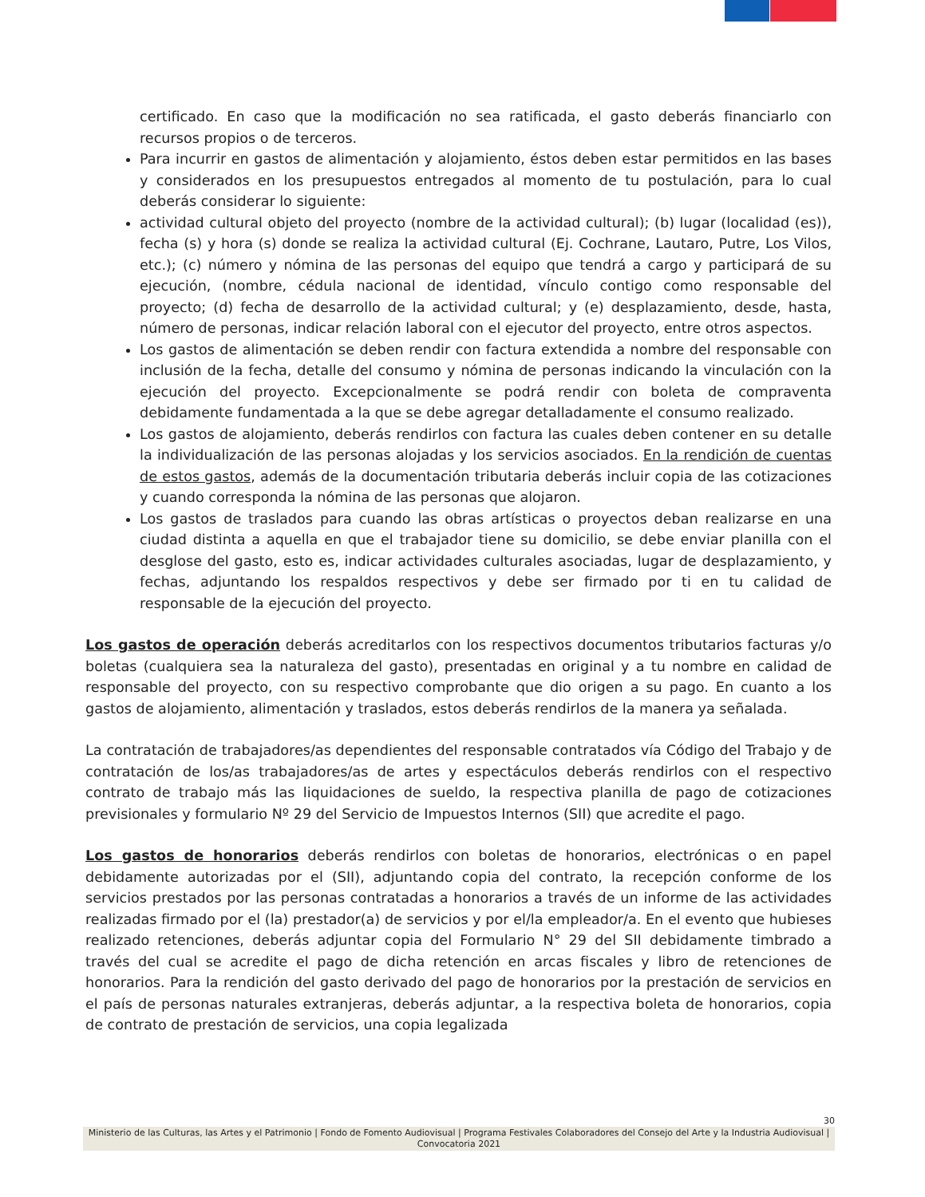certificado. En caso que la modificación no sea ratificada, el gasto deberás financiarlo con recursos propios o de terceros.
Para incurrir en gastos de alimentación y alojamiento, éstos deben estar permitidos en las bases y considerados en los presupuestos entregados al momento de tu postulación, para lo cual deberás considerar lo siguiente:
actividad cultural objeto del proyecto (nombre de la actividad cultural); (b) lugar (localidad (es)), fecha (s) y hora (s) donde se realiza la actividad cultural (Ej. Cochrane, Lautaro, Putre, Los Vilos, etc.); (c) número y nómina de las personas del equipo que tendrá a cargo y participará de su ejecución, (nombre, cédula nacional de identidad, vínculo contigo como responsable del proyecto; (d) fecha de desarrollo de la actividad cultural; y (e) desplazamiento, desde, hasta, número de personas, indicar relación laboral con el ejecutor del proyecto, entre otros aspectos.
Los gastos de alimentación se deben rendir con factura extendida a nombre del responsable con inclusión de la fecha, detalle del consumo y nómina de personas indicando la vinculación con la ejecución del proyecto. Excepcionalmente se podrá rendir con boleta de compraventa debidamente fundamentada a la que se debe agregar detalladamente el consumo realizado.
Los gastos de alojamiento, deberás rendirlos con factura las cuales deben contener en su detalle la individualización de las personas alojadas y los servicios asociados. En la rendición de cuentas de estos gastos, además de la documentación tributaria deberás incluir copia de las cotizaciones y cuando corresponda la nómina de las personas que alojaron.
Los gastos de traslados para cuando las obras artísticas o proyectos deban realizarse en una ciudad distinta a aquella en que el trabajador tiene su domicilio, se debe enviar planilla con el desglose del gasto, esto es, indicar actividades culturales asociadas, lugar de desplazamiento, y fechas, adjuntando los respaldos respectivos y debe ser firmado por ti en tu calidad de responsable de la ejecución del proyecto.
Los gastos de operación deberás acreditarlos con los respectivos documentos tributarios facturas y/o boletas (cualquiera sea la naturaleza del gasto), presentadas en original y a tu nombre en calidad de responsable del proyecto, con su respectivo comprobante que dio origen a su pago. En cuanto a los gastos de alojamiento, alimentación y traslados, estos deberás rendirlos de la manera ya señalada.
La contratación de trabajadores/as dependientes del responsable contratados vía Código del Trabajo y de contratación de los/as trabajadores/as de artes y espectáculos deberás rendirlos con el respectivo contrato de trabajo más las liquidaciones de sueldo, la respectiva planilla de pago de cotizaciones previsionales y formulario Nº 29 del Servicio de Impuestos Internos (SII) que acredite el pago.
Los gastos de honorarios deberás rendirlos con boletas de honorarios, electrónicas o en papel debidamente autorizadas por el (SII), adjuntando copia del contrato, la recepción conforme de los servicios prestados por las personas contratadas a honorarios a través de un informe de las actividades realizadas firmado por el (la) prestador(a) de servicios y por el/la empleador/a. En el evento que hubieses realizado retenciones, deberás adjuntar copia del Formulario N° 29 del SII debidamente timbrado a través del cual se acredite el pago de dicha retención en arcas fiscales y libro de retenciones de honorarios. Para la rendición del gasto derivado del pago de honorarios por la prestación de servicios en el país de personas naturales extranjeras, deberás adjuntar, a la respectiva boleta de honorarios, copia de contrato de prestación de servicios, una copia legalizada
30
Ministerio de las Culturas, las Artes y el Patrimonio | Fondo de Fomento Audiovisual | Programa Festivales Colaboradores del Consejo del Arte y la Industria Audiovisual | Convocatoria 2021